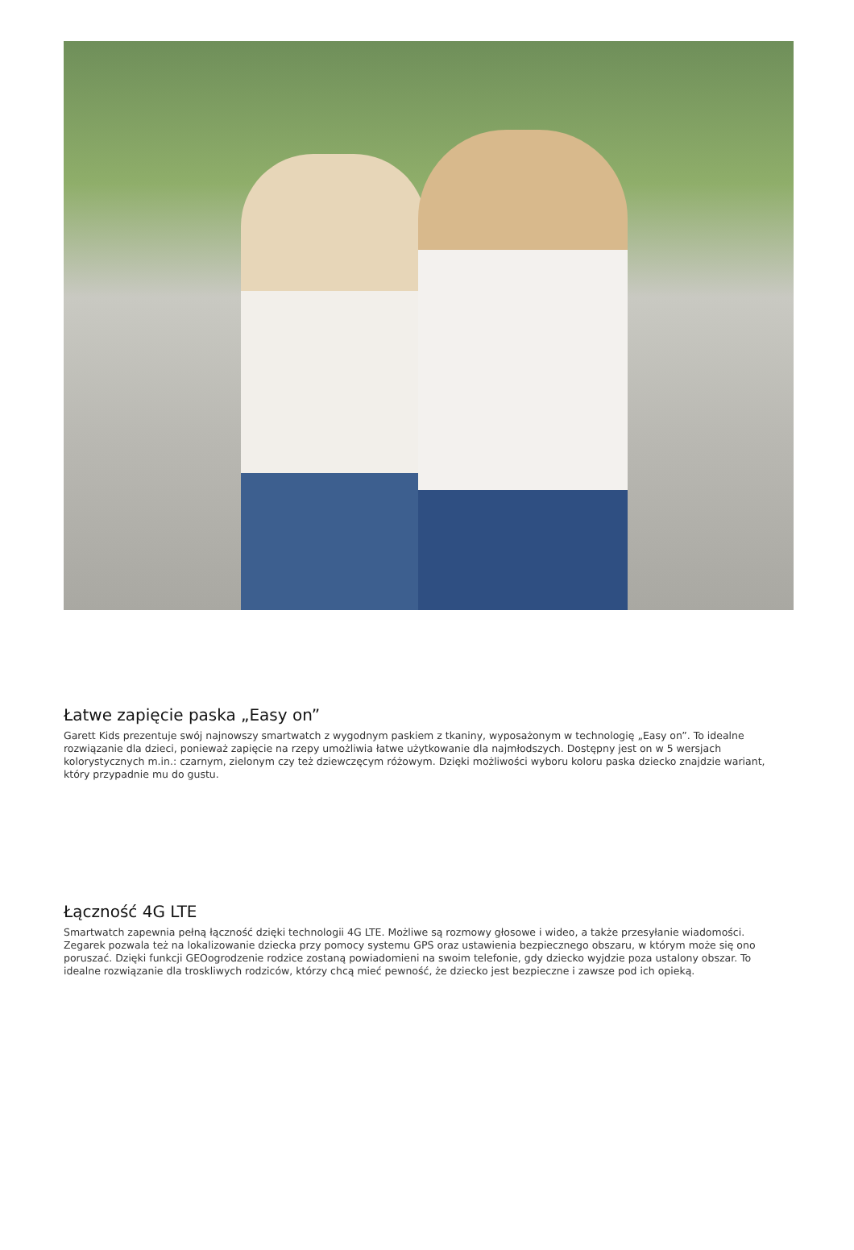Łatwe zapięcie paska „Easy on”
Garett Kids prezentuje swój najnowszy smartwatch z wygodnym paskiem z tkaniny, wyposażonym w technologię „Easy on”. To idealne rozwiązanie dla dzieci, ponieważ zapięcie na rzepy umożliwia łatwe użytkowanie dla najmłodszych. Dostępny jest on w 5 wersjach kolorystycznych m.in.: czarnym, zielonym czy też dziewczęcym różowym. Dzięki możliwości wyboru koloru paska dziecko znajdzie wariant, który przypadnie mu do gustu.
Łączność 4G LTE
Smartwatch zapewnia pełną łączność dzięki technologii 4G LTE. Możliwe są rozmowy głosowe i wideo, a także przesyłanie wiadomości. Zegarek pozwala też na lokalizowanie dziecka przy pomocy systemu GPS oraz ustawienia bezpiecznego obszaru, w którym może się ono poruszać. Dzięki funkcji GEOogrodzenie rodzice zostaną powiadomieni na swoim telefonie, gdy dziecko wyjdzie poza ustalony obszar. To idealne rozwiązanie dla troskliwych rodziców, którzy chcą mieć pewność, że dziecko jest bezpieczne i zawsze pod ich opieką.